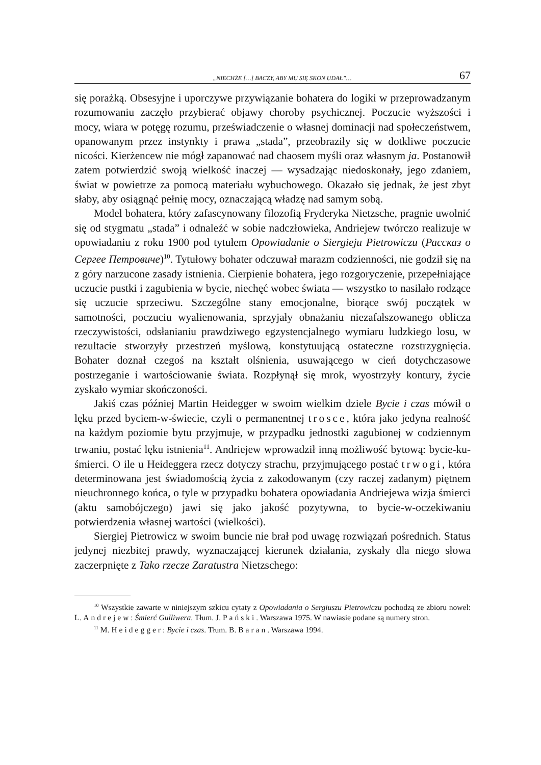„NIECHŻE […] BACZY, ABY MU SIĘ SKON UDAŁ”… 67
się porażką. Obsesyjne i uporczywe przywiązanie bohatera do logiki w przeprowadzanym rozumowaniu zaczęło przybierać objawy choroby psychicznej. Poczucie wyższości i mocy, wiara w potęgę rozumu, przeświadczenie o własnej dominacji nad społeczeństwem, opanowanym przez instynkty i prawa „stada”, przeobraziły się w dotkliwe poczucie nicości. Kierżencew nie mógł zapanować nad chaosem myśli oraz własnym ja. Postanowił zatem potwierdzić swoją wielkość inaczej — wysadzając niedoskonały, jego zdaniem, świat w powietrze za pomocą materiału wybuchowego. Okazało się jednak, że jest zbyt słaby, aby osiągnąć pełnię mocy, oznaczającą władzę nad samym sobą.
Model bohatera, który zafascynowany filozofią Fryderyka Nietzsche, pragnie uwolnić się od stygmatu „stada” i odnaleźć w sobie nadczłowieka, Andriejew twórczo realizuje w opowiadaniu z roku 1900 pod tytułem Opowiadanie o Siergieju Pietrowiczu (Рассказ о Сергее Петровиче)<sup>10</sup>. Tytułowy bohater odczuwał marazm codzienności, nie godził się na z góry narzucone zasady istnienia. Cierpienie bohatera, jego rozgoryczenie, przepełniające uczucie pustki i zagubienia w bycie, niechęć wobec świata — wszystko to nasilało rodzące się uczucie sprzeciwu. Szczególne stany emocjonalne, biorące swój początek w samotności, poczuciu wyalienowania, sprzyjały obnażaniu niezafałszowanego oblicza rzeczywistości, odsłanianiu prawdziwego egzystencjalnego wymiaru ludzkiego losu, w rezultacie stworzyły przestrzeń myślową, konstytuującą ostateczne rozstrzygnięcia. Bohater doznał czegoś na kształt olśnienia, usuwającego w cień dotychczasowe postrzeganie i wartościowanie świata. Rozpłynął się mrok, wyostrzyły kontury, życie zyskało wymiar skończoności.
Jakiś czas później Martin Heidegger w swoim wielkim dziele Bycie i czas mówił o lęku przed byciem-w-świecie, czyli o permanentnej trosce, która jako jedyna realność na każdym poziomie bytu przyjmuje, w przypadku jednostki zagubionej w codziennym trwaniu, postać lęku istnienia<sup>11</sup>. Andriejew wprowadził inną możliwość bytową: bycie-ku-śmierci. O ile u Heideggera rzecz dotyczy strachu, przyjmującego postać trwogi, która determinowana jest świadomością życia z zakodowanym (czy raczej zadanym) piętnem nieuchronnego końca, o tyle w przypadku bohatera opowiadania Andriejewa wizja śmierci (aktu samobójczego) jawi się jako jakość pozytywna, to bycie-w-oczekiwaniu potwierdzenia własnej wartości (wielkości).
Siergiej Pietrowicz w swoim buncie nie brał pod uwagę rozwiązań pośrednich. Status jedynej niezbitej prawdy, wyznaczającej kierunek działania, zyskały dla niego słowa zaczerpnięte z Tako rzecze Zaratustra Nietzschego:
<sup>10</sup> Wszystkie zawarte w niniejszym szkicu cytaty z Opowiadania o Sergiuszu Pietrowiczu pochodzą ze zbioru nowel: L. Andrejew: Śmierć Gulliwera. Tłum. J. Pański. Warszawa 1975. W nawiasie podane są numery stron.
<sup>11</sup> M. Heidegger: Bycie i czas. Tłum. B. Baran. Warszawa 1994.